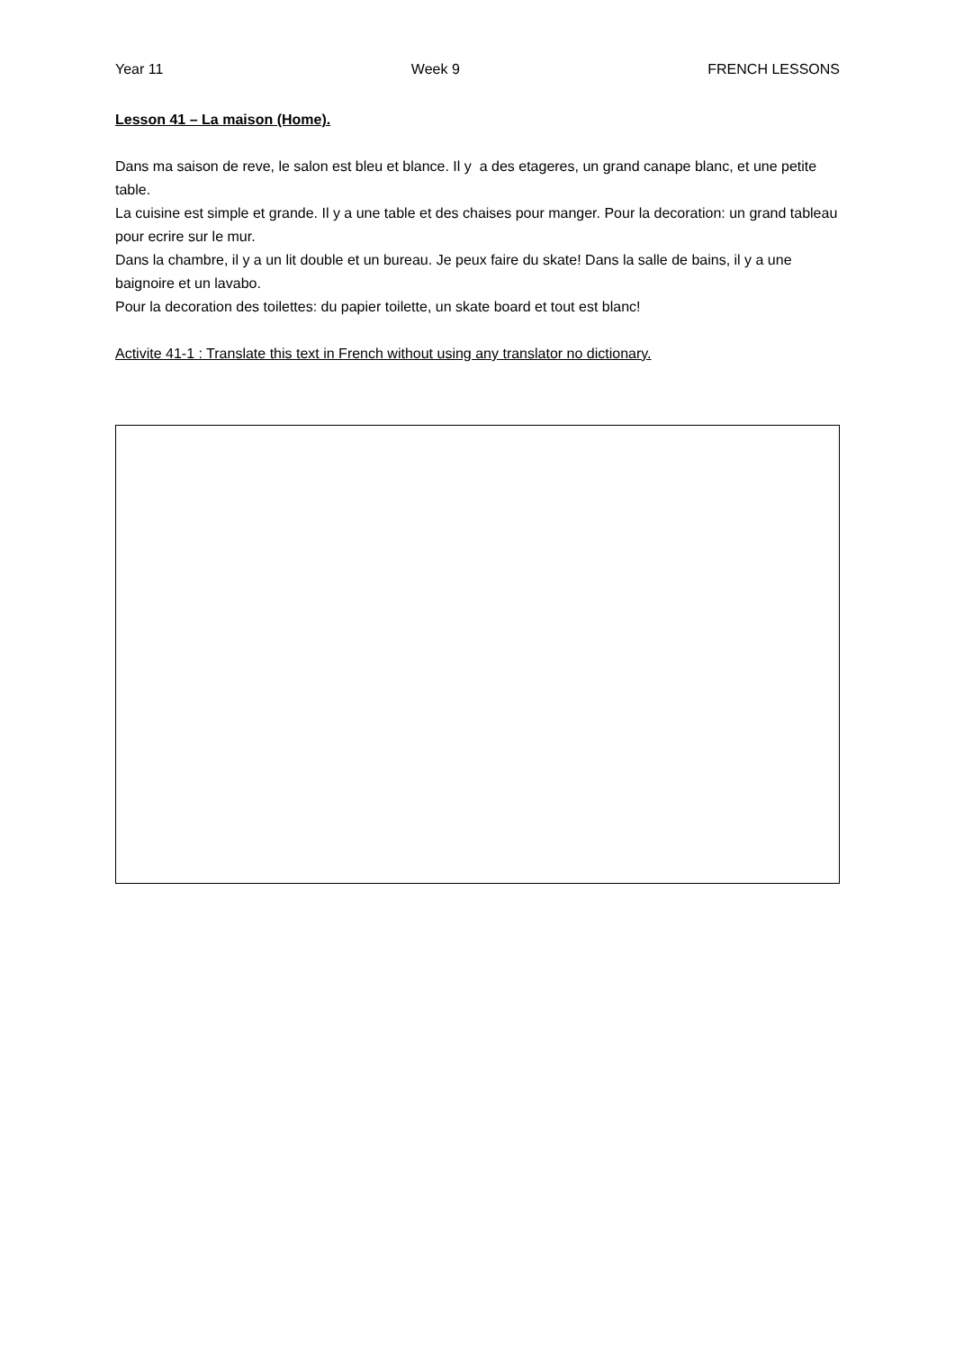Year 11 Week 9 FRENCH LESSONS
Lesson 41 – La maison (Home).
Dans ma saison de reve, le salon est bleu et blance. Il y a des etageres, un grand canape blanc, et une petite table.
La cuisine est simple et grande. Il y a une table et des chaises pour manger. Pour la decoration: un grand tableau pour ecrire sur le mur.
Dans la chambre, il y a un lit double et un bureau. Je peux faire du skate! Dans la salle de bains, il y a une baignoire et un lavabo.
Pour la decoration des toilettes: du papier toilette, un skate board et tout est blanc!
Activite 41-1 : Translate this text in French without using any translator no dictionary.